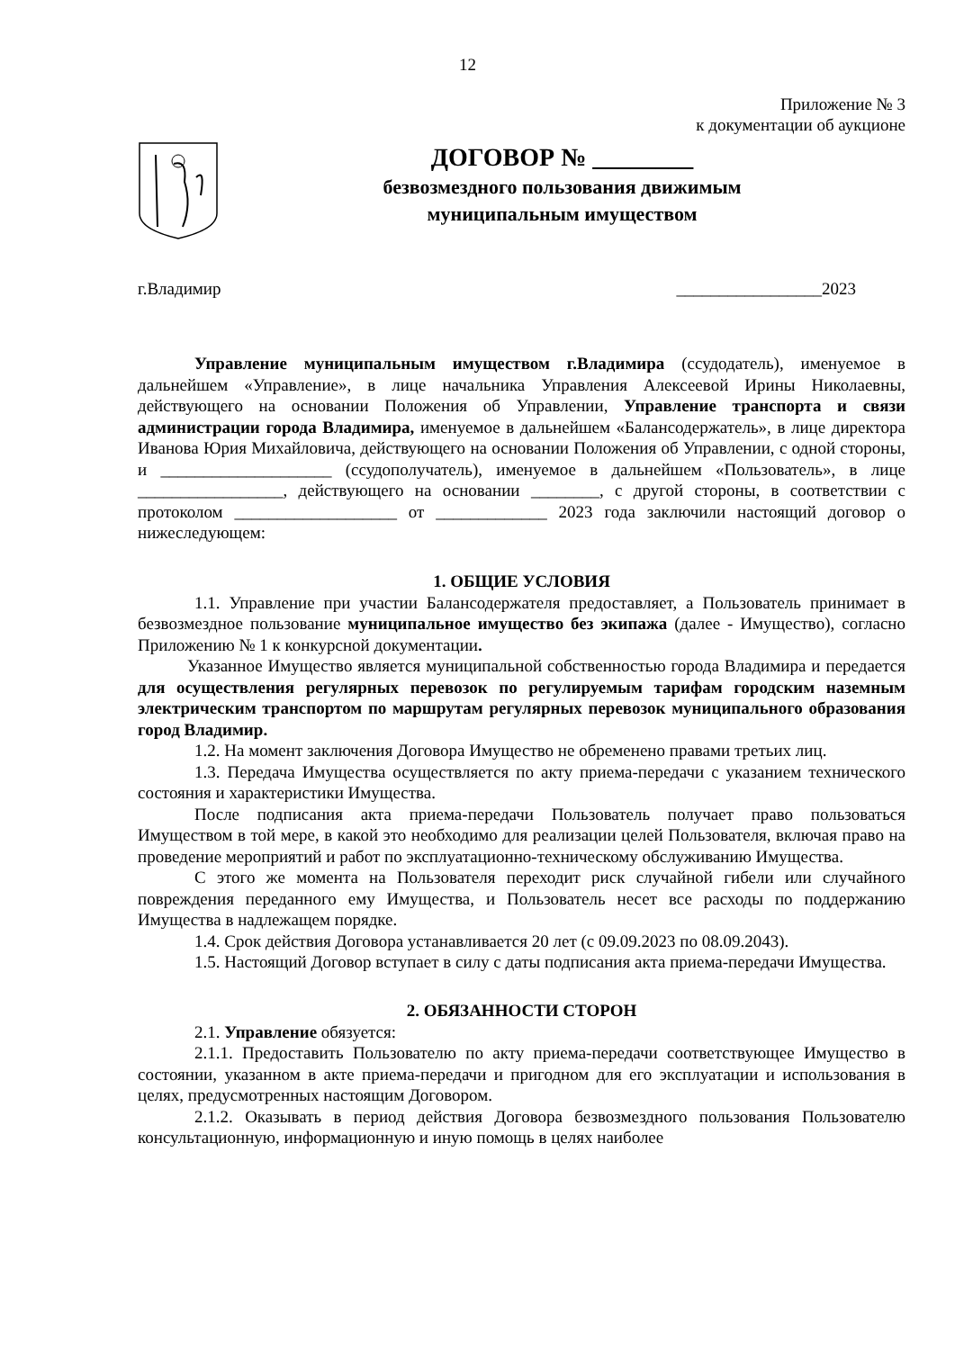12
Приложение № 3
к документации об аукционе
ДОГОВОР № ________
безвозмездного пользования движимым
муниципальным имуществом
г.Владимир _________________2023
Управление муниципальным имуществом г.Владимира (ссудодатель), именуемое в дальнейшем «Управление», в лице начальника Управления Алексеевой Ирины Николаевны, действующего на основании Положения об Управлении, Управление транспорта и связи администрации города Владимира, именуемое в дальнейшем «Балансодержатель», в лице директора Иванова Юрия Михайловича, действующего на основании Положения об Управлении, с одной стороны, и ____________________ (ссудополучатель), именуемое в дальнейшем «Пользователь», в лице _________________, действующего на основании ________, с другой стороны, в соответствии с протоколом ___________________ от _____________ 2023 года заключили настоящий договор о нижеследующем:
1. ОБЩИЕ УСЛОВИЯ
1.1. Управление при участии Балансодержателя предоставляет, а Пользователь принимает в безвозмездное пользование муниципальное имущество без экипажа (далее - Имущество), согласно Приложению № 1 к конкурсной документации.
Указанное Имущество является муниципальной собственностью города Владимира и передается для осуществления регулярных перевозок по регулируемым тарифам городским наземным электрическим транспортом по маршрутам регулярных перевозок муниципального образования город Владимир.
1.2. На момент заключения Договора Имущество не обременено правами третьих лиц.
1.3. Передача Имущества осуществляется по акту приема-передачи с указанием технического состояния и характеристики Имущества.
После подписания акта приема-передачи Пользователь получает право пользоваться Имуществом в той мере, в какой это необходимо для реализации целей Пользователя, включая право на проведение мероприятий и работ по эксплуатационно-техническому обслуживанию Имущества.
С этого же момента на Пользователя переходит риск случайной гибели или случайного повреждения переданного ему Имущества, и Пользователь несет все расходы по поддержанию Имущества в надлежащем порядке.
1.4. Срок действия Договора устанавливается 20 лет (с 09.09.2023 по 08.09.2043).
1.5. Настоящий Договор вступает в силу с даты подписания акта приема-передачи Имущества.
2. ОБЯЗАННОСТИ СТОРОН
2.1. Управление обязуется:
2.1.1. Предоставить Пользователю по акту приема-передачи соответствующее Имущество в состоянии, указанном в акте приема-передачи и пригодном для его эксплуатации и использования в целях, предусмотренных настоящим Договором.
2.1.2. Оказывать в период действия Договора безвозмездного пользования Пользователю консультационную, информационную и иную помощь в целях наиболее